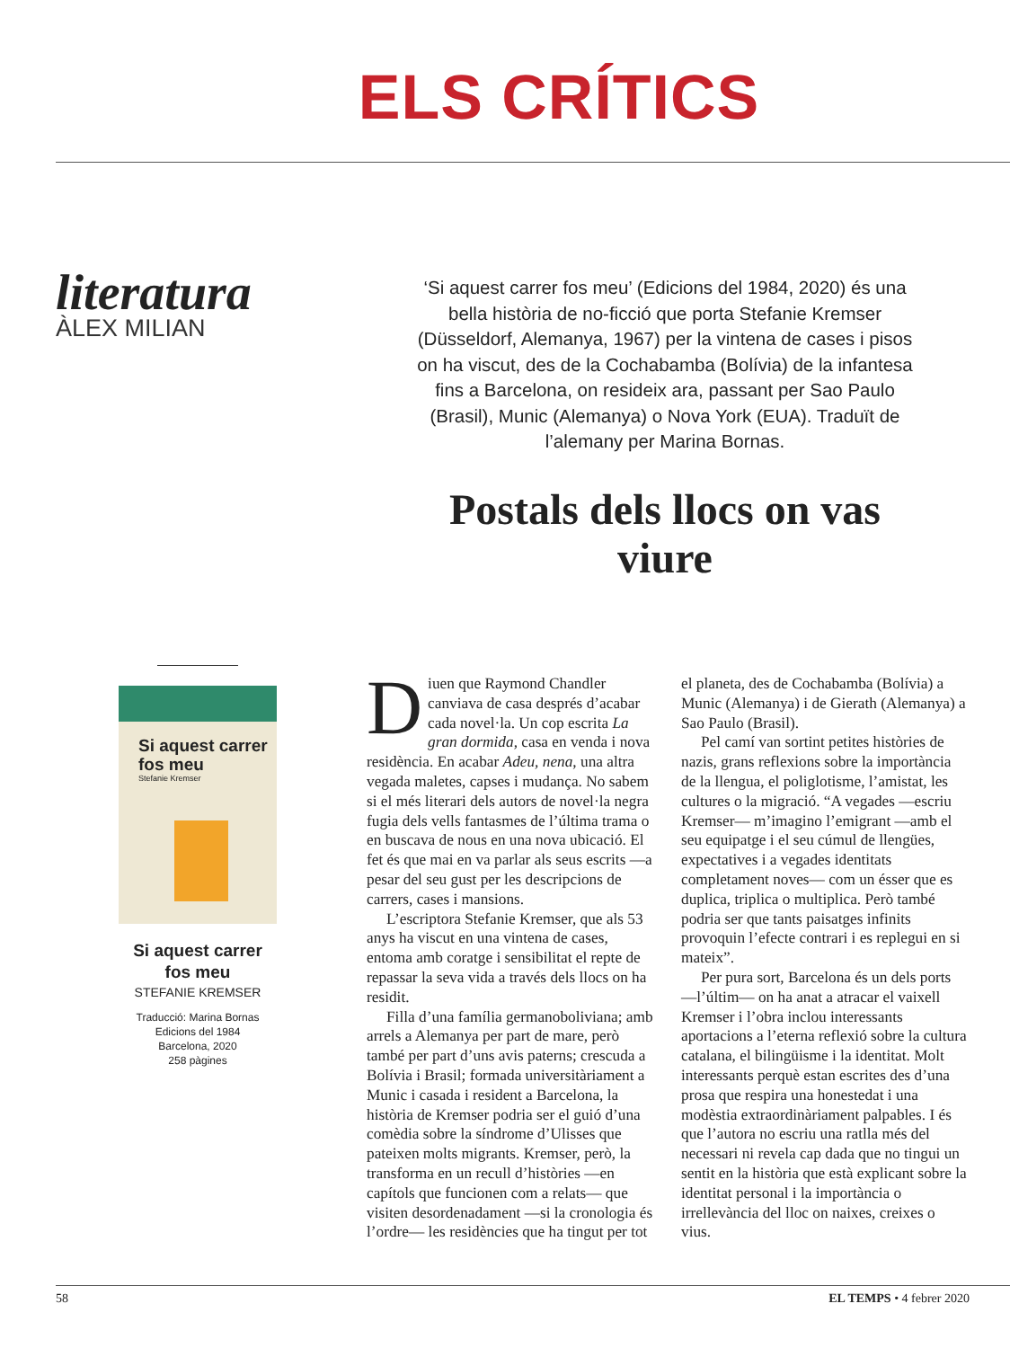ELS CRÍTICS
literatura
ÀLEX MILIAN
‘Si aquest carrer fos meu’ (Edicions del 1984, 2020) és una bella història de no-ficció que porta Stefanie Kremser (Düsseldorf, Alemanya, 1967) per la vintena de cases i pisos on ha viscut, des de la Cochabamba (Bolívia) de la infantesa fins a Barcelona, on resideix ara, passant per Sao Paulo (Brasil), Munic (Alemanya) o Nova York (EUA). Traduït de l’alemany per Marina Bornas.
Postals dels llocs on vas viure
Si aquest carrer fos meu
Stefanie Kremser
Si aquest carrer fos meu
STEFANIE KREMSER
Traducció: Marina Bornas
Edicions del 1984
Barcelona, 2020
258 pàgines
Diuen que Raymond Chandler canviava de casa després d’acabar cada novel·la. Un cop escrita La gran dormida, casa en venda i nova residència. En acabar Adeu, nena, una altra vegada maletes, capses i mudança. No sabem si el més literari dels autors de novel·la negra fugia dels vells fantasmes de l’última trama o en buscava de nous en una nova ubicació. El fet és que mai en va parlar als seus escrits —a pesar del seu gust per les descripcions de carrers, cases i mansions.
L’escriptora Stefanie Kremser, que als 53 anys ha viscut en una vintena de cases, entoma amb coratge i sensibilitat el repte de repassar la seva vida a través dels llocs on ha residit.
Filla d’una família germanoboliviana; amb arrels a Alemanya per part de mare, però també per part d’uns avis paterns; crescuda a Bolívia i Brasil; formada universitàriament a Munic i casada i resident a Barcelona, la història de Kremser podria ser el guió d’una comèdia sobre la síndrome d’Ulisses que pateixen molts migrants. Kremser, però, la transforma en un recull d’històries —en capítols que funcionen com a relats— que visiten desordenadament —si la cronologia és l’ordre— les residències que ha tingut per tot el planeta, des de Cochabamba (Bolívia) a Munic (Alemanya) i de Gierath (Alemanya) a Sao Paulo (Brasil).
Pel camí van sortint petites històries de nazis, grans reflexions sobre la importància de la llengua, el poliglotisme, l’amistat, les cultures o la migració. “A vegades —escriu Kremser— m’imagino l’emigrant —amb el seu equipatge i el seu cúmul de llengües, expectatives i a vegades identitats completament noves— com un ésser que es duplica, triplica o multiplica. Però també podria ser que tants paisatges infinits provoquin l’efecte contrari i es replegui en si mateix”.
Per pura sort, Barcelona és un dels ports —l’últim— on ha anat a atracar el vaixell Kremser i l’obra inclou interessants aportacions a l’eterna reflexió sobre la cultura catalana, el bilingüisme i la identitat. Molt interessants perquè estan escrites des d’una prosa que respira una honestedat i una modèstia extraordinàriament palpables. I és que l’autora no escriu una ratlla més del necessari ni revela cap dada que no tingui un sentit en la història que està explicant sobre la identitat personal i la importància o irrellevància del lloc on naixes, creixes o vius.
58 EL TEMPS • 4 febrer 2020